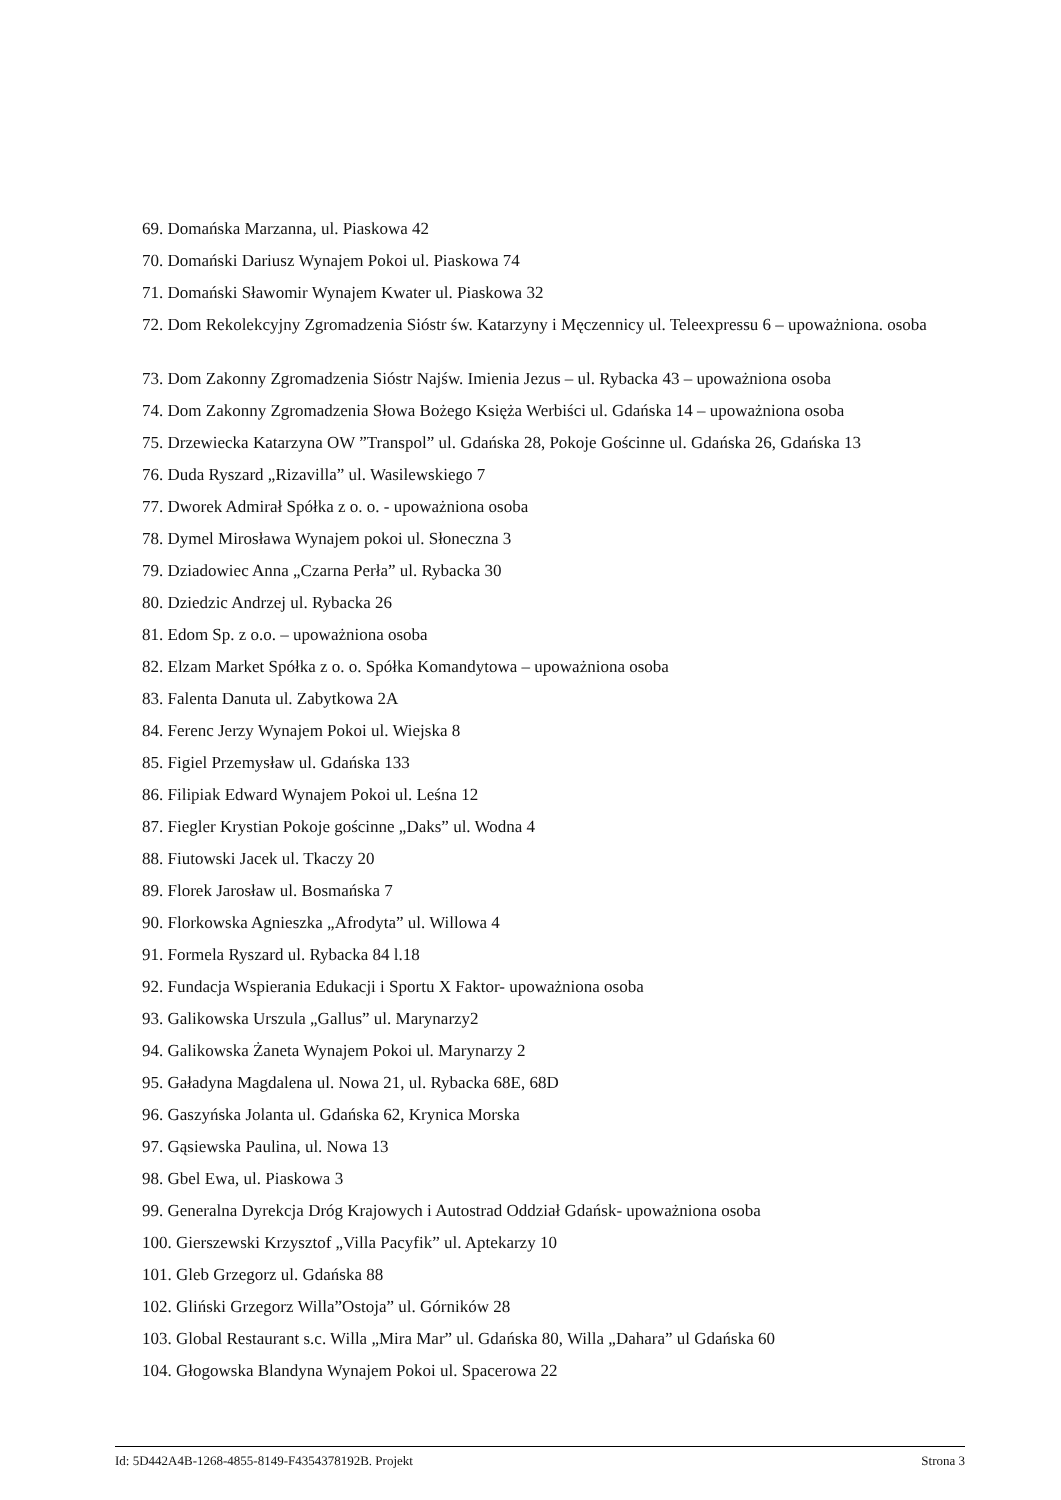69. Domańska Marzanna, ul. Piaskowa 42
70. Domański Dariusz Wynajem Pokoi ul. Piaskowa 74
71. Domański Sławomir Wynajem Kwater ul. Piaskowa 32
72. Dom Rekolekcyjny Zgromadzenia Sióstr św. Katarzyny i Męczennicy ul. Teleexpressu 6 – upoważniona. osoba
73. Dom Zakonny Zgromadzenia Sióstr Najśw. Imienia Jezus – ul. Rybacka 43 – upoważniona osoba
74. Dom Zakonny Zgromadzenia Słowa Bożego Księża Werbiści ul. Gdańska 14 – upoważniona osoba
75. Drzewiecka Katarzyna OW ”Transpol” ul. Gdańska 28, Pokoje Gościnne ul. Gdańska 26, Gdańska 13
76. Duda Ryszard „Rizavilla” ul. Wasilewskiego 7
77. Dworek Admirał Spółka z o. o. - upoważniona osoba
78. Dymel Mirosława Wynajem pokoi ul. Słoneczna 3
79. Dziadowiec Anna „Czarna Perła” ul. Rybacka 30
80. Dziedzic Andrzej ul. Rybacka 26
81. Edom Sp. z o.o. – upoważniona osoba
82. Elzam Market Spółka z o. o. Spółka Komandytowa – upoważniona osoba
83. Falenta Danuta ul. Zabytkowa 2A
84. Ferenc Jerzy Wynajem Pokoi ul. Wiejska 8
85. Figiel Przemysław ul. Gdańska 133
86. Filipiak Edward Wynajem Pokoi ul. Leśna 12
87. Fiegler Krystian Pokoje gościnne „Daks” ul. Wodna 4
88. Fiutowski Jacek ul. Tkaczy 20
89. Florek Jarosław ul. Bosmańska 7
90. Florkowska Agnieszka „Afrodyta” ul. Willowa 4
91. Formela Ryszard ul. Rybacka 84 l.18
92. Fundacja Wspierania Edukacji i Sportu X Faktor- upoważniona osoba
93. Galikowska Urszula „Gallus” ul. Marynarzy2
94. Galikowska Żaneta Wynajem Pokoi ul. Marynarzy 2
95. Gaładyna Magdalena ul. Nowa 21, ul. Rybacka 68E, 68D
96. Gaszyńska Jolanta ul. Gdańska 62, Krynica Morska
97. Gąsiewska Paulina, ul. Nowa 13
98. Gbel Ewa, ul. Piaskowa 3
99. Generalna Dyrekcja Dróg Krajowych i Autostrad Oddział Gdańsk- upoważniona osoba
100. Gierszewski Krzysztof „Villa Pacyfik” ul. Aptekarzy 10
101. Gleb Grzegorz ul. Gdańska 88
102. Gliński Grzegorz Willa”Ostoja” ul. Górników 28
103. Global Restaurant s.c. Willa „Mira Mar” ul. Gdańska 80, Willa „Dahara” ul Gdańska 60
104. Głogowska Blandyna Wynajem Pokoi ul. Spacerowa 22
Id: 5D442A4B-1268-4855-8149-F4354378192B. Projekt Strona 3